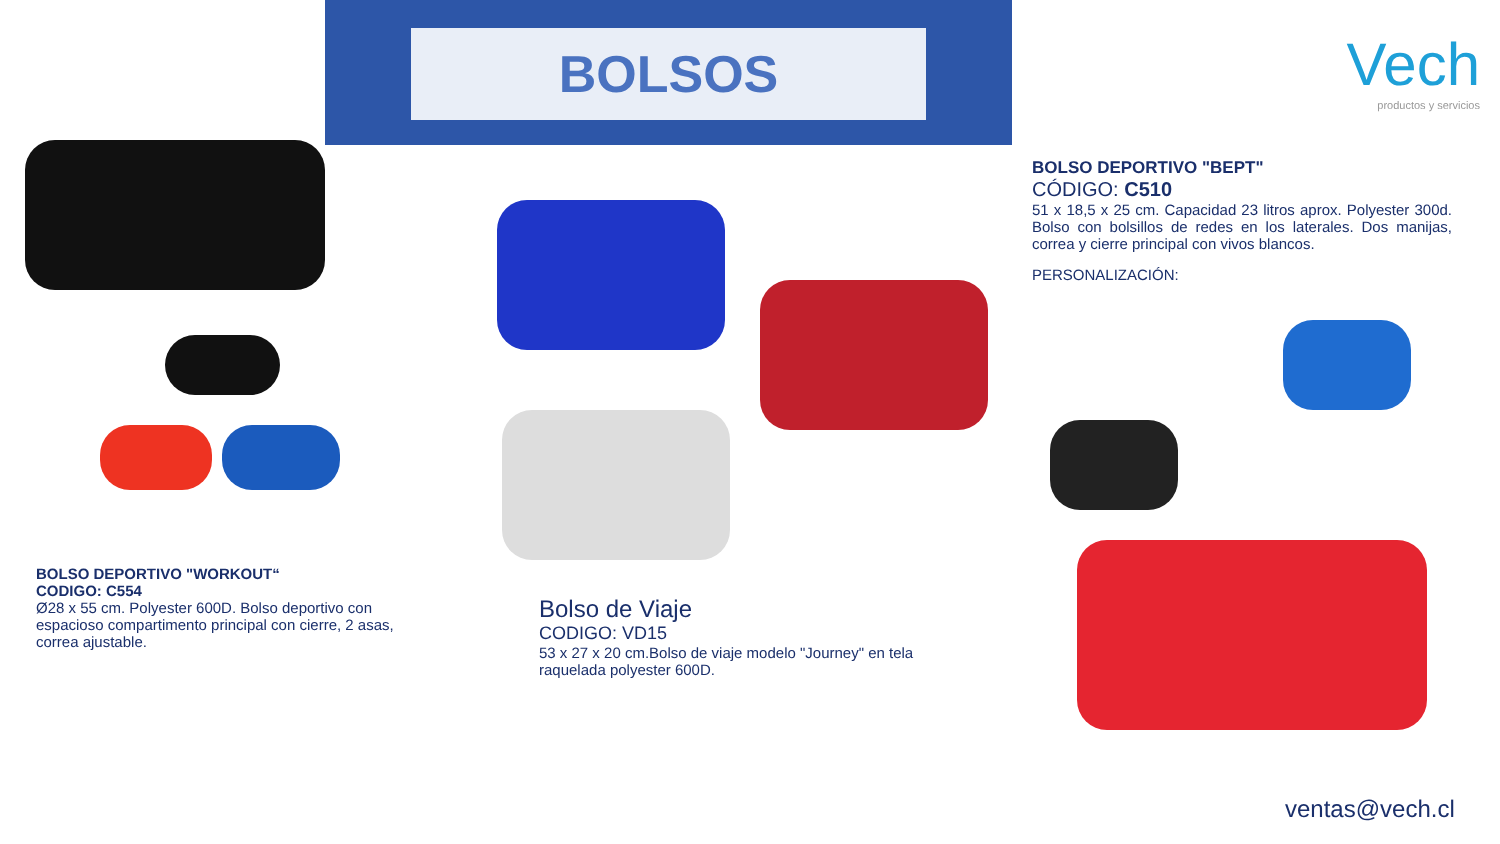BOLSOS
Vech
productos y servicios
BOLSO DEPORTIVO "BEPT"
CÓDIGO: C510
51 x 18,5 x 25 cm. Capacidad 23 litros aprox. Polyester 300d. Bolso con bolsillos de redes en los laterales. Dos manijas, correa y cierre principal con vivos blancos.
PERSONALIZACIÓN:
BOLSO DEPORTIVO "WORKOUT“
CODIGO: C554
Ø28 x 55 cm. Polyester 600D. Bolso deportivo con espacioso compartimento principal con cierre, 2 asas, correa ajustable.
Bolso de Viaje
CODIGO: VD15
53 x 27 x 20 cm.Bolso de viaje modelo "Journey" en tela raquelada polyester 600D.
ventas@vech.cl